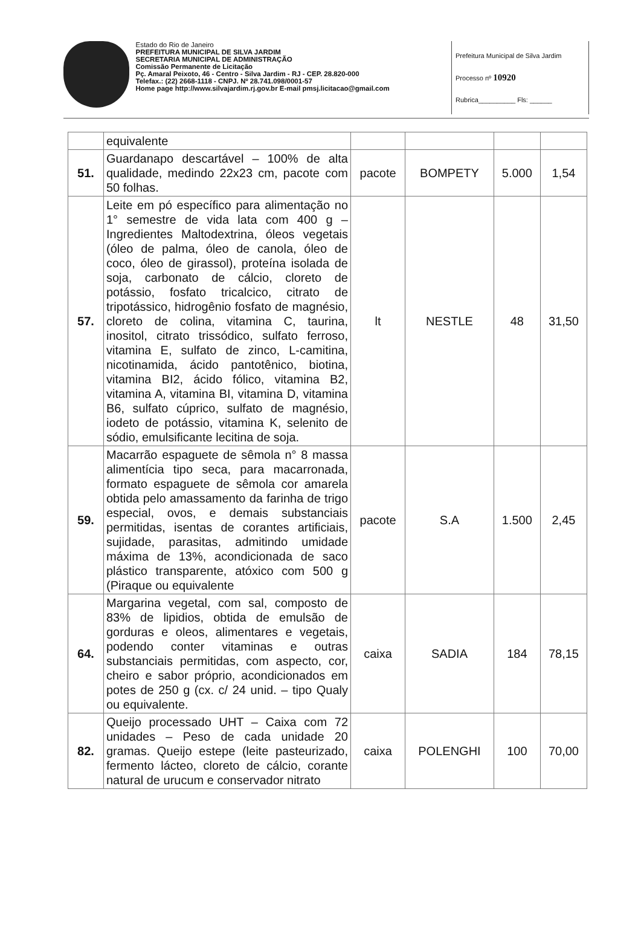Estado do Rio de Janeiro
PREFEITURA MUNICIPAL DE SILVA JARDIM
SECRETARIA MUNICIPAL DE ADMINISTRAÇÃO
Comissão Permanente de Licitação
Pç. Amaral Peixoto, 46 - Centro - Silva Jardim - RJ - CEP. 28.820-000
Telefax.: (22) 2668-1118 - CNPJ. Nº 28.741.098/0001-57
Home page http://www.silvajardim.rj.gov.br E-mail pmsj.licitacao@gmail.com
Prefeitura Municipal de Silva Jardim
Processo nº 10920
Rubrica__________ Fls: ______
| | equivalente | | | | |
| 51. | Guardanapo descartável – 100% de alta qualidade, medindo 22x23 cm, pacote com 50 folhas. | pacote | BOMPETY | 5.000 | 1,54 |
| 57. | Leite em pó específico para alimentação no 1° semestre de vida lata com 400 g – Ingredientes Maltodextrina, óleos vegetais (óleo de palma, óleo de canola, óleo de coco, óleo de girassol), proteína isolada de soja, carbonato de cálcio, cloreto de potássio, fosfato tricalcico, citrato de tripotássico, hidrogênio fosfato de magnésio, cloreto de colina, vitamina C, taurina, inositol, citrato trissódico, sulfato ferroso, vitamina E, sulfato de zinco, L-camitina, nicotinamida, ácido pantotênico, biotina, vitamina BI2, ácido fólico, vitamina B2, vitamina A, vitamina BI, vitamina D, vitamina B6, sulfato cúprico, sulfato de magnésio, iodeto de potássio, vitamina K, selenito de sódio, emulsificante lecitina de soja. | lt | NESTLE | 48 | 31,50 |
| 59. | Macarrão espaguete de sêmola n° 8 massa alimentícia tipo seca, para macarronada, formato espaguete de sêmola cor amarela obtida pelo amassamento da farinha de trigo especial, ovos, e demais substanciais permitidas, isentas de corantes artificiais, sujidade, parasitas, admitindo umidade máxima de 13%, acondicionada de saco plástico transparente, atóxico com 500 g (Piraque ou equivalente | pacote | S.A | 1.500 | 2,45 |
| 64. | Margarina vegetal, com sal, composto de 83% de lipidios, obtida de emulsão de gorduras e oleos, alimentares e vegetais, podendo conter vitaminas e outras substanciais permitidas, com aspecto, cor, cheiro e sabor próprio, acondicionados em potes de 250 g (cx. c/ 24 unid. – tipo Qualy ou equivalente. | caixa | SADIA | 184 | 78,15 |
| 82. | Queijo processado UHT – Caixa com 72 unidades – Peso de cada unidade 20 gramas. Queijo estepe (leite pasteurizado, fermento lácteo, cloreto de cálcio, corante natural de urucum e conservador nitrato | caixa | POLENGHI | 100 | 70,00 |